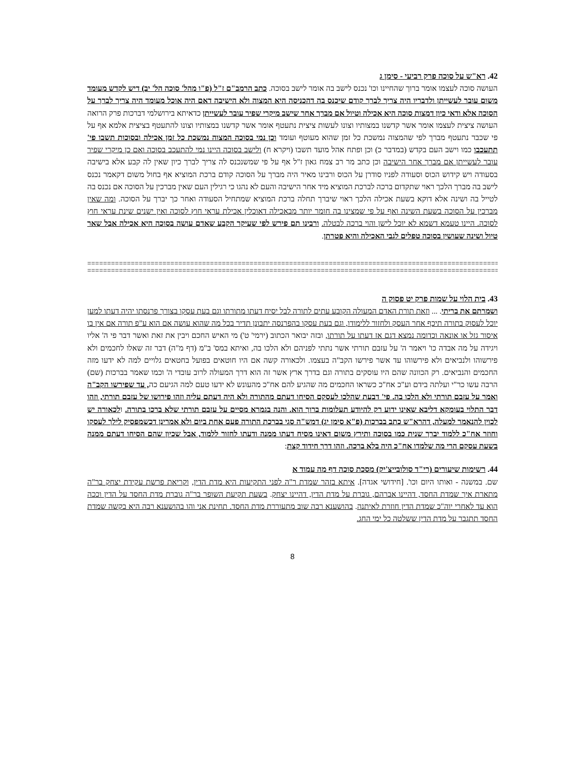42. רא"ש על סוכה פרק רביעי - סימן ג
העושה סוכה לעצמו אומר ברוך שהחיינו וכו' נכנס לישב בה אומר לישב בסוכה. כתב הרמב"ם ז"ל (פ"ו מהל' סוכה הל' יב) דיש לקדש מעומד משום עובר לעשייתן ולדבריו היה צריך לברך קודם שיכנס בה דהכניסה היא המצוה ולא הישיבה דאם היה אוכל מעומד היה צריך לברך על הסוכה אלא ודאי כיון דמצות סוכה היא אכילה וטיול אם מברך אחר שישב מיקרי שפיר עובר לעשייתן כדאיתא בירושלמי דברכות פרק הרואה העושה ציצית לעצמו אומר אשר קדשנו במצותיו וצונו לעשות ציצית נתעטף אומר אשר קדשנו במצותיו וצונו להתעטף בציצית אלמא אף על פי שכבר נתעטף מברך לפי שהמצוה נמשכת כל זמן שהוא מעוטף ועומד וכן נמי בסוכה המצוה נמשכת כל זמן אכילה ובסוכות תשבו פי' תתעכבו כמו וישב העם בקדש (במדבר כ) וכן ופתח אהל מועד תשבו (ויקרא ח) ולישב בסוכה היינו נמי להתעכב בסוכה ואם כן מיקרי שפיר עובר לעשייתן אם מברך אחר הישיבה וכן כתב מר רב צמח גאון ז"ל אף על פי שמשנכנס לה צריך לברך כיון שאין לה קבע אלא בישיבה בסעודה ויש קידוש הכוס וסעודה לפניו סודרן על הכוס ורבינו מאיר היה מברך על הסוכה קודם ברכת המוציא אף בחול משום דקאמר נכנס לישב בה מברך הלכך ראוי שתקדום ברכה לברכת המוציא מיד אחר הישיבה והעם לא נהגו כי רגילין העם שאין מברכין על הסוכה אם נכנס בה לטייל בה ושינה אלא דוקא בשעת אכילה הלכך ראוי שיברך תחלה ברכת המוציא שמתחיל הסעודה ואחר כך יברך על הסוכה. ומה שאין מברכין על הסוכה בשעת השינה ואף על פי שמצינו בה חומר יותר מבאכילה דאוכלין אכילת עראי חוץ לסוכה ואין ישנים שינת עראי חוץ לסוכה. היינו טעמא דשמא לא יוכל לישן והוי ברכה לבטלה. ורבינו תם פירש לפי שעיקר הקבע שאדם עושה בסוכה היא אכילה אבל שאר טיול ושינה שעושין בסוכה טפלים לגבי האכילה והיא פטרתן.
==================================================================================================================
==================================================================================================================
43. בית הלוי על שמות פרק יט פסוק ה
ושמרתם את בריתי. ... וזאת תורת האדם המעולה הקובע עתים לתורה לבל יסיח דעתו מתורתו וגם בעת עסקו בצורך פרנסתו יהיה דעתו למען יוכל לעסוק בתורה תיכף אחר העסק ולחזור ללימודו, וגם בעת עסקו בהפרנסה יתבונן תדיר בכל מה שהוא עושה אם הוא ע"פ תורה אם אין בו איסור גזל או אונאה וכדומה נמצא דגם אז דעתו על תורתו, ובזה יבואר הכתוב (ירמי' ט') מי האיש החכם ויבין את זאת ואשר דבר פי ה' אליו ויגידה על מה אבדה כו' ויאמר ה' על עזבם תורתי אשר נתתי לפניהם ולא הלכו בה, ואיתא במס' ב"מ (דף מ"ה) דבר זה שאלו לחכמים ולא פירשוהו ולנביאים ולא פירשוהו עד אשר פירשו הקב"ה בעצמו. ולכאורה קשה אם היו חוטאים בפועל בחטאים גלויים למה לא ידעו מזה החכמים והנביאים. רק הכוונה שהם היו עוסקים בתורה וגם בדרך ארץ אשר זה הוא דרך המעולה לרוב עובדי ה' וכמו שאמר בברכות (שם) הרבה עשו כר"י ועלתה בידם וע"כ אח"כ כשראו החכמים מה שהגיע להם אח"כ מהעונש לא ידעו טעם למה הגיעם כה, עד שפירשו הקב"ה ואמר על עזבם תורתי ולא הלכו בה. פי' דבעת שהלכו לעסקם הסיחו דעתם מהתורה ולא היה דעתם עליה וזהו פירושו של עזבם תורתי, וזהו דבר התלוי בעומקא דליבא שאינו ידוע רק להיודע תעלומות ברוך הוא. והנה בגמרא מסיים על עזבם תורתי שלא ברכו בתורה. ולכאורה יש לכוין להנאמר למעלה, דהרא"ש כתב בברכות (פ"א סימן יג) דמש"ה סגי בברכת התורה פעם אחת ביום ולא אמרינן דכשמפסיק לילך לעסקו וחוזר אח"כ ללמוד יברך שנית כמו בסוכה ותירץ משום דאינו מסיח דעתו ממנה ודעתו לחזור ללמוד, אבל שכיון שהם הסיחו דעתם ממנה בשעת עסקם הרי מה שלמדו אח"כ היה בלא ברכה. וזהו דרך חידוד קצת:
44. רשימות שיעורים (רי"ד סולובייצ'יק) מסכת סוכה דף מה עמוד א
שם. במשנה - ואותו היום וכו'. [חידושי אגדה]. איתא בזהר שמדת ר"ה לפני התקיעות היא מדת הדין, וקריאת פרשת עקידת יצחק בר"ה מתארת איך שמדת החסד, דהיינו אברהם, גוברת על מדת הדין, דהיינו יצחק. בשעת תקיעת השופר בר"ה גוברת מדת החסד על הדין וככה הוא עד לאחרי יוה"כ שמדת הדין חוזרת לאיתנה. בהושענא רבה שוב מתעוררת מדת החסד. תחינת אני והו בהושענא רבה היא בקשה שמדת החסד תתגבר על מדת הדין ששלטה כל ימי החג.
8